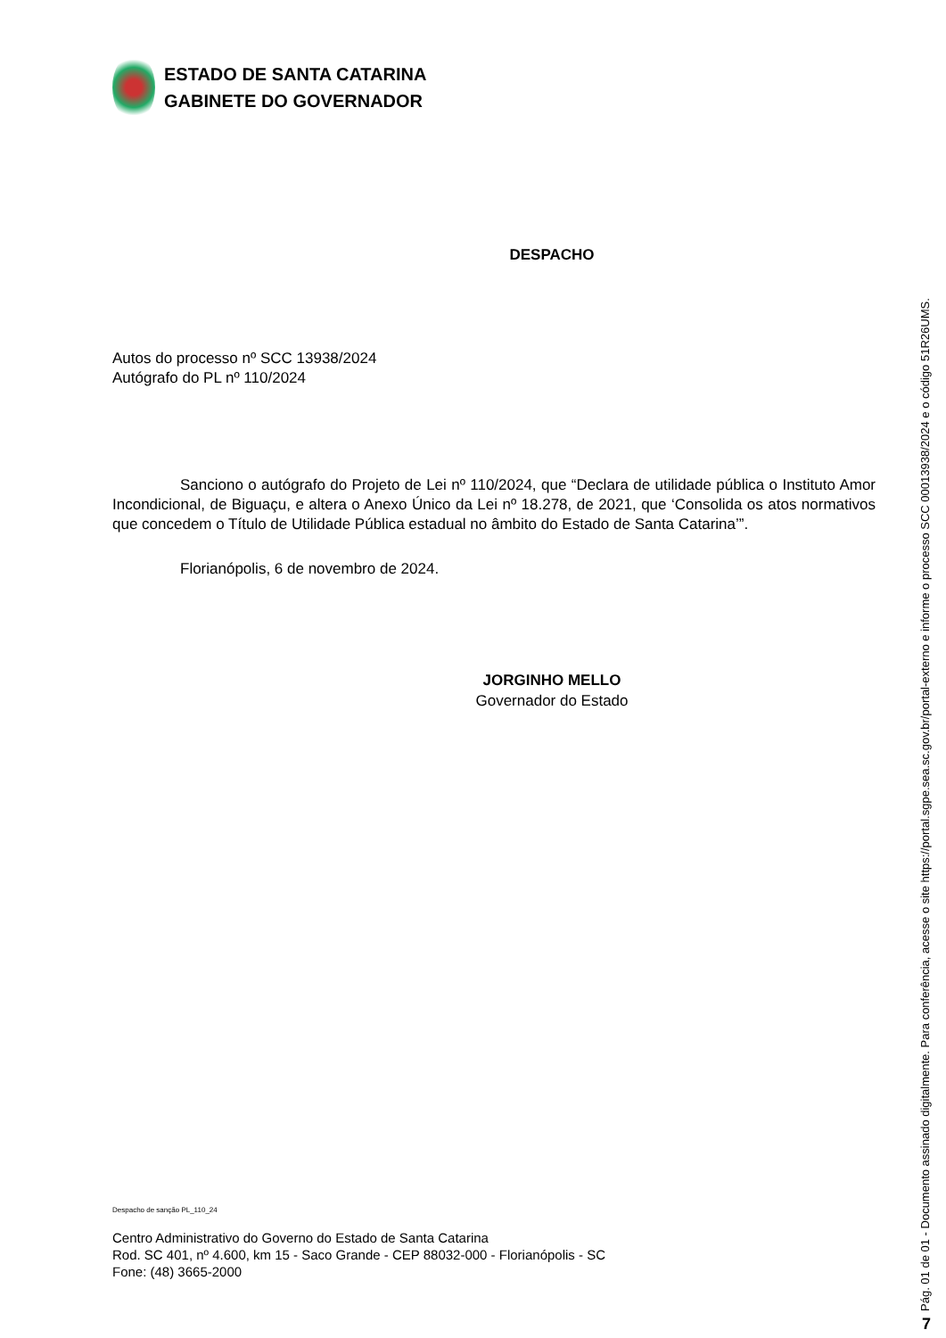ESTADO DE SANTA CATARINA
GABINETE DO GOVERNADOR
DESPACHO
Autos do processo nº SCC 13938/2024
Autógrafo do PL nº 110/2024
Sanciono o autógrafo do Projeto de Lei nº 110/2024, que “Declara de utilidade pública o Instituto Amor Incondicional, de Biguaçu, e altera o Anexo Único da Lei nº 18.278, de 2021, que ‘Consolida os atos normativos que concedem o Título de Utilidade Pública estadual no âmbito do Estado de Santa Catarina’”.
Florianópolis, 6 de novembro de 2024.
JORGINHO MELLO
Governador do Estado
Despacho de sanção PL_110_24
Centro Administrativo do Governo do Estado de Santa Catarina
Rod. SC 401, nº 4.600, km 15 - Saco Grande - CEP 88032-000 - Florianópolis - SC
Fone: (48) 3665-2000
Pág. 01 de 01 - Documento assinado digitalmente. Para conferência, acesse o site https://portal.sgpe.sea.sc.gov.br/portal-externo e informe o processo SCC 00013938/2024 e o código 51R26UMS.
7